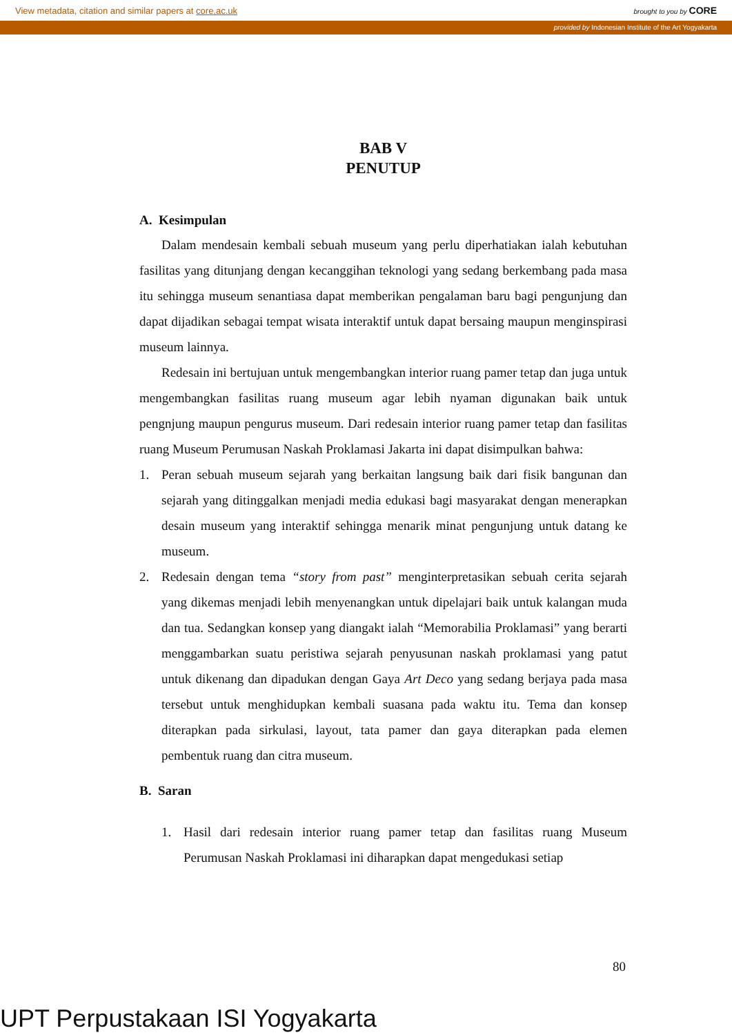View metadata, citation and similar papers at core.ac.uk brought to you by CORE
provided by Indonesian Institute of the Art Yogyakarta
BAB V
PENUTUP
A. Kesimpulan
Dalam mendesain kembali sebuah museum yang perlu diperhatiakan ialah kebutuhan fasilitas yang ditunjang dengan kecanggihan teknologi yang sedang berkembang pada masa itu sehingga museum senantiasa dapat memberikan pengalaman baru bagi pengunjung dan dapat dijadikan sebagai tempat wisata interaktif untuk dapat bersaing maupun menginspirasi museum lainnya.
Redesain ini bertujuan untuk mengembangkan interior ruang pamer tetap dan juga untuk mengembangkan fasilitas ruang museum agar lebih nyaman digunakan baik untuk pengnjung maupun pengurus museum. Dari redesain interior ruang pamer tetap dan fasilitas ruang Museum Perumusan Naskah Proklamasi Jakarta ini dapat disimpulkan bahwa:
1. Peran sebuah museum sejarah yang berkaitan langsung baik dari fisik bangunan dan sejarah yang ditinggalkan menjadi media edukasi bagi masyarakat dengan menerapkan desain museum yang interaktif sehingga menarik minat pengunjung untuk datang ke museum.
2. Redesain dengan tema “story from past” menginterpretasikan sebuah cerita sejarah yang dikemas menjadi lebih menyenangkan untuk dipelajari baik untuk kalangan muda dan tua. Sedangkan konsep yang diangakt ialah “Memorabilia Proklamasi” yang berarti menggambarkan suatu peristiwa sejarah penyusunan naskah proklamasi yang patut untuk dikenang dan dipadukan dengan Gaya Art Deco yang sedang berjaya pada masa tersebut untuk menghidupkan kembali suasana pada waktu itu. Tema dan konsep diterapkan pada sirkulasi, layout, tata pamer dan gaya diterapkan pada elemen pembentuk ruang dan citra museum.
B. Saran
1. Hasil dari redesain interior ruang pamer tetap dan fasilitas ruang Museum Perumusan Naskah Proklamasi ini diharapkan dapat mengedukasi setiap
80
UPT Perpustakaan ISI Yogyakarta